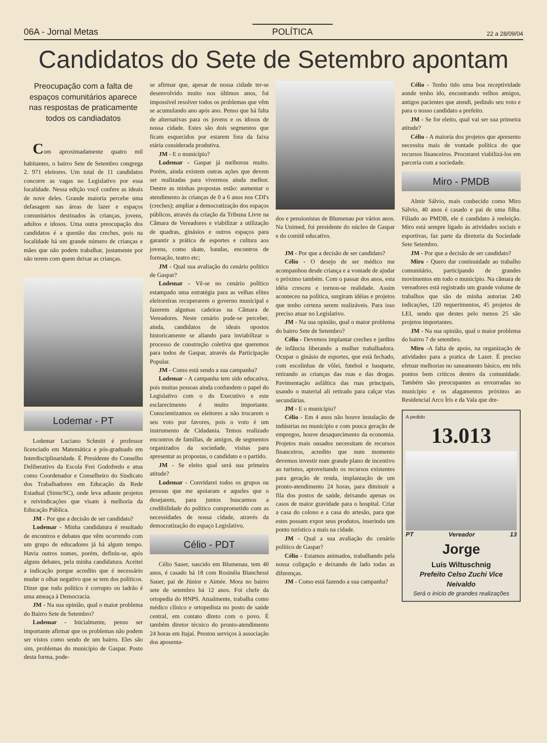06A - Jornal Metas POLÍTICA 22 a 28/09/04
Candidatos do Sete de Setembro apontam
Preocupação com a falta de espaços comunitários aparece nas respostas de praticamente todos os candiadatos
Com aproximadamente quatro mil habitantes, o bairro Sete de Setembro congrega 2. 971 eleitores. Um total de 11 candidatos concorre as vagas no Legislativo por essa localidade. Nessa edição você confere as ideais de nove deles. Grande maioria percebe uma defasagem nas áreas de lazer e espaços comunitários destinados às crianças, jovens, adultos e idosos. Uma outra preocupação dos candidatos é a questão das creches, pois na localidade há um grande número de crianças e mães que não podem trabalhar, justamente por não terem com quem deixar as crianças.
Lodemar - PT
Lodemar Luciano Schmitt é professor licenciado em Matemática e pós-graduado em Interdisciplinaridade. É Presidente do Conselho Deliberativo da Escola Frei Godofredo e atua como Coordenador e Conselheiro do Sindicato dos Trabalhadores em Educação da Rede Estadual (Sinte/SC), onde leva adiante projetos e reivindicações que visam à melhoria da Educação Pública.
JM - Por que a decisão de ser candidato?
Lodemar - Minha candidatura é resultado de encontros e debates que vêm ocorrendo com um grupo de educadores já há algum tempo. Havia outros nomes, porém, definiu-se, após alguns debates, pela minha candidatura. Aceitei a indicação porque acredito que é necessário mudar o olhar negativo que se tem dos políticos. Dizer que todo político é corrupto ou ladrão é uma ameaça à Democracia.
JM - Na sua opinião, qual o maior problema do Bairro Sete de Setembro?
Lodemar - Inicialmente, penso ser importante afirmar que os problemas não podem ser vistos como sendo de um bairro. Eles são sim, problemas do município de Gaspar. Posto desta forma, pode-
se afirmar que, apesar de nossa cidade ter-se desenvolvido muito nos últimos anos, foi impossível resolver todos os problemas que vêm se acumulando ano após ano. Penso que há falta de alternativas para os jovens e os idosos de nossa cidade. Estes são dois segmentos que ficam esquecidos por estarem fora da faixa etária considerada produtiva.
JM - E o município?
Lodemar - Gaspar já melhorou muito. Porém, ainda existem outras ações que devem ser realizadas para vivermos ainda melhor. Dentre as minhas propostas estão: aumentar o atendimento às crianças de 0 a 6 anos nos CDI's (creches); ampliar a democratização dos espaços públicos, através da criação da Tribuna Livre na Câmara de Vereadores e viabilizar a utilização de quadras, ginásios e outros espaços para garantir a prática de esportes e cultura aos jovens, como skate, bandas, encontros de formação, teatro etc;
JM - Qual sua avaliação do cenário político de Gaspar?
Lodemar - Vê-se no cenário político estampado uma estratégia para as velhas elites eleitoreiras recuperarem o governo municipal e fazerem algumas cadeiras na Câmara de Vereadores. Neste cenário pode-se perceber, ainda, candidatos de ideais opostos historicamente se aliando para inviabilizar o processo de construção coletiva que queremos para todos de Gaspar, através da Participação Popular.
JM - Como está sendo a sua campanha?
Lodemar - A campanha tem sido educativa, pois muitas pessoas ainda confundem o papel do Legislativo com o do Executivo e este esclarecimento é muito importante. Conscientizamos os eleitores a não trocarem o seu voto por favores, pois o voto é um instrumento de Cidadania. Temos realizado encontros de famílias, de amigos, de segmentos organizados da sociedade, visitas para apresentar as propostas, o candidato e o partido.
JM - Se eleito qual será sua primeira atitude?
Lodemar - Convidarei todos os grupos ou pessoas que me apoiaram e aqueles que o desejarem, para juntos buscarmos a credibilidade do político comprometido com as necessidades de nossa cidade, através da democratização do espaço Legislativo.
Célio - PDT
Célio Sauer, nascido em Blumenau, tem 40 anos, é casado há 18 com Rosinéia Bianchessi Sauer, pai de Júnior e Aimée. Mora no bairro sete de setembro há 12 anos. Foi chefe da ortopedia do HNPS. Atualmente, trabalha como médico clínico e ortopedista no posto de saúde central, em contato direto com o povo. É também diretor técnico do pronto-atendimento 24 horas em Itajaí. Prestou serviços à associação dos aposenta-
dos e pensionistas de Blumenau por vários anos. Na Unimed, foi presidente do núcleo de Gaspar e do comitê educativo.
JM - Por que a decisão de ser candidato?
Célio - O desejo de ser médico me acompanhou desde criança e a vontade de ajudar o próximo também. Com o passar dos anos, esta idéia cresceu e tornou-se realidade. Assim aconteceu na política, surgiram idéias e projetos que tenho certeza serem realizáveis. Para isso preciso atuar no Legislativo.
JM - Na sua opinião, qual o maior problema do bairro Sete de Setembro?
Célio - Devemos implantar creches e jardins de infância liberando a mulher trabalhadora. Ocupar o ginásio de esportes, que está fechado, com escolinhas de vôlei, futebol e basquete, retirando as crianças das ruas e das drogas. Pavimentação asfáltica das ruas principais, usando o material ali retirado para calçar vias secundárias.
JM - E o município?
Célio - Em 4 anos não houve instalação de indústrias no município e com pouca geração de empregos, houve desaquecimento da economia. Projetos mais ousados necessitam de recursos financeiros, acredito que num momento devemos investir num grande plano de incentivo ao turismo, aproveitando os recursos existentes para geração de renda, implantação de um pronto-atendimento 24 horas, para diminuir a fila dos postos de saúde, deixando apenas os casos de maior gravidade para o hospital. Criar a casa do colono e a casa do artesão, para que estes possam expor seus produtos, inserindo um ponto turístico a mais na cidade.
JM - Qual a sua avaliação do cenário político de Gaspar?
Célio - Estamos animados, trabalhando pela nossa coligação e deixando de lado todas as diferenças.
JM - Como está fazendo a sua campanha?
Célio - Tenho tido uma boa receptividade aonde tenho ido, encontrando velhos amigos, antigos pacientes que atendi, pedindo seu voto e para o nosso candidato a prefeito.
JM - Se for eleito, qual vai ser sua primeira atitude?
Célio - A maioria dos projetos que apresento necessita mais de vontade política do que recursos financeiros. Procurarei viabilizá-los em parceria com a sociedade.
Miro - PMDB
Almir Sálvio, mais conhecido como Miro Sálvio, 40 anos é casado e pai de uma filha. Filiado ao PMDB, ele é candidato à reeleição. Miro está sempre ligado às atividades sociais e esportivas, faz parte da diretoria da Sociedade Sete Setembro.
JM - Por que a decisão de ser candidato?
Miro - Quero dar continuidade ao trabalho comunitário, participando de grandes movimentos em todo o município. Na câmara de vereadores está registrado um grande volume de trabalhos que são de minha autorias 240 indicações, 120 requerimentos, 45 projetos de LEI, sendo que destes pelo menos 25 são projetos importantes.
JM - Na sua opinião, qual o maior problema do bairro 7 de setembro.
Miro -A falta de apoio, na organização de atividades para a pratica de Lazer. É preciso efetuar melhorias no saneamento básico, em três pontos bem críticos dentro da comunidade. Também são preocupantes as enxurradas no município e os alagamentos próximo ao Residencial Arco Íris e da Vala que dre-
A pedido
13.013
PT Vereador 13
Jorge
Luis Wiltuschnig
Prefeito Celso Zuchi Vice Neivaldo
Será o início de grandes realizações